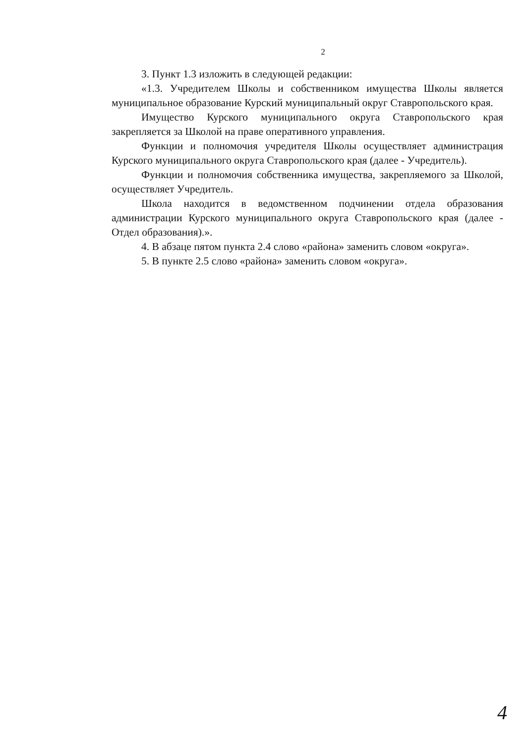2
3. Пункт 1.3 изложить в следующей редакции:
«1.3. Учредителем Школы и собственником имущества Школы является муниципальное образование Курский муниципальный округ Ставропольского края.
Имущество Курского муниципального округа Ставропольского края закрепляется за Школой на праве оперативного управления.
Функции и полномочия учредителя Школы осуществляет администрация Курского муниципального округа Ставропольского края (далее - Учредитель).
Функции и полномочия собственника имущества, закрепляемого за Школой, осуществляет Учредитель.
Школа находится в ведомственном подчинении отдела образования администрации Курского муниципального округа Ставропольского края (далее - Отдел образования).».
4. В абзаце пятом пункта 2.4 слово «района» заменить словом «округа».
5. В пункте 2.5 слово «района» заменить словом «округа».
4